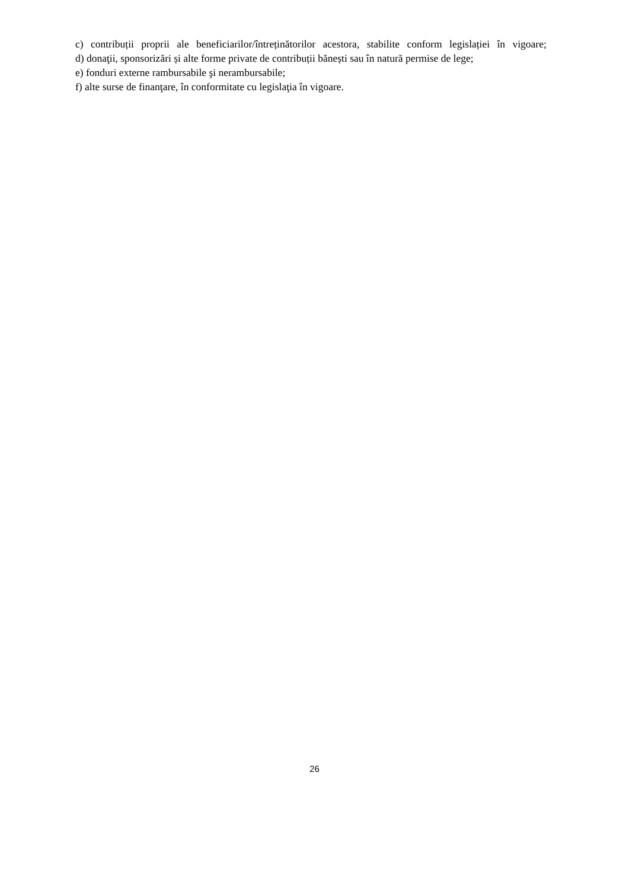c) contribuții proprii ale beneficiarilor/întreținătorilor acestora, stabilite conform legislației în vigoare;
d) donaţii, sponsorizări și alte forme private de contribuții bănești sau în natură permise de lege;
e) fonduri externe rambursabile şi nerambursabile;
f) alte surse de finanţare, în conformitate cu legislaţia în vigoare.
26